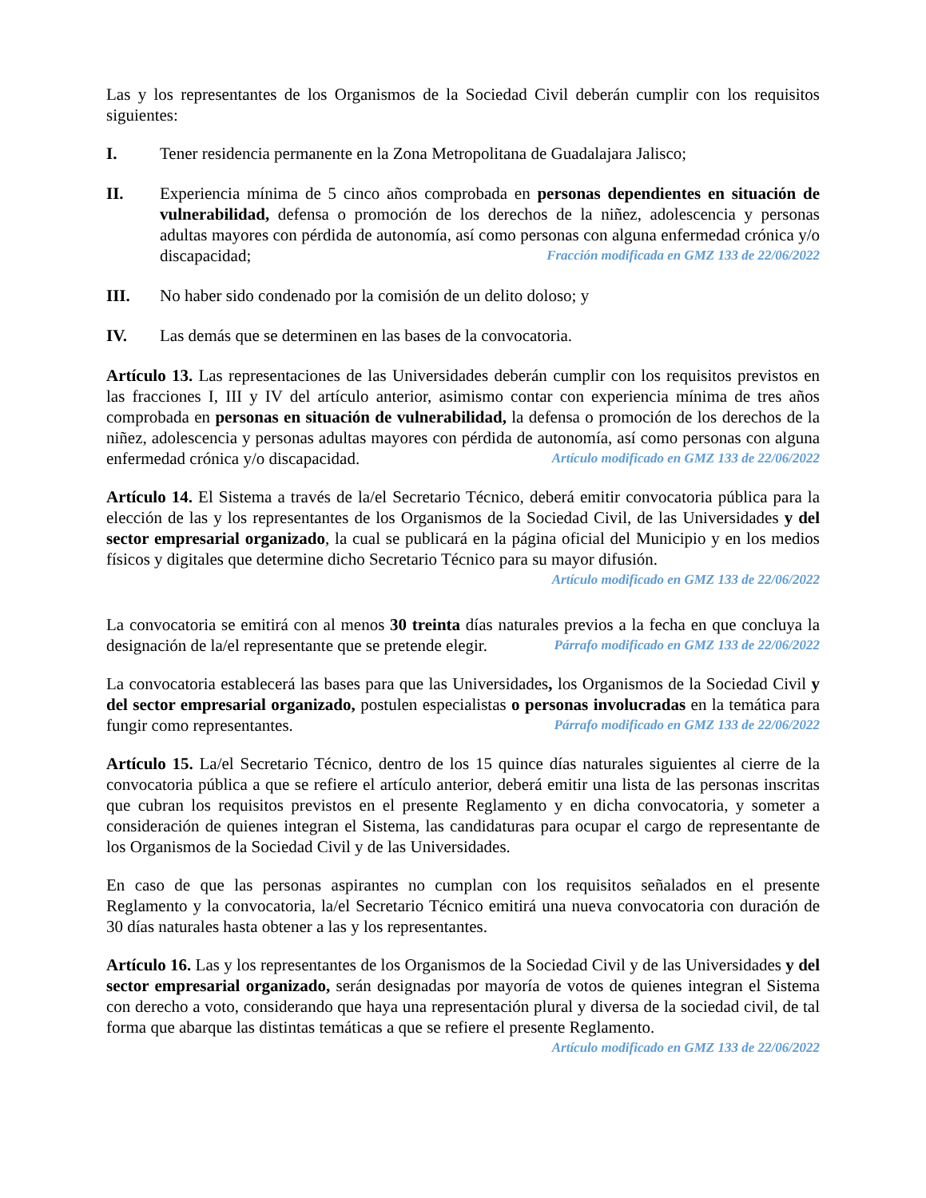Las y los representantes de los Organismos de la Sociedad Civil deberán cumplir con los requisitos siguientes:
I. Tener residencia permanente en la Zona Metropolitana de Guadalajara Jalisco;
II. Experiencia mínima de 5 cinco años comprobada en personas dependientes en situación de vulnerabilidad, defensa o promoción de los derechos de la niñez, adolescencia y personas adultas mayores con pérdida de autonomía, así como personas con alguna enfermedad crónica y/o discapacidad; Fracción modificada en GMZ 133 de 22/06/2022
III. No haber sido condenado por la comisión de un delito doloso; y
IV. Las demás que se determinen en las bases de la convocatoria.
Artículo 13. Las representaciones de las Universidades deberán cumplir con los requisitos previstos en las fracciones I, III y IV del artículo anterior, asimismo contar con experiencia mínima de tres años comprobada en personas en situación de vulnerabilidad, la defensa o promoción de los derechos de la niñez, adolescencia y personas adultas mayores con pérdida de autonomía, así como personas con alguna enfermedad crónica y/o discapacidad. Artículo modificado en GMZ 133 de 22/06/2022
Artículo 14. El Sistema a través de la/el Secretario Técnico, deberá emitir convocatoria pública para la elección de las y los representantes de los Organismos de la Sociedad Civil, de las Universidades y del sector empresarial organizado, la cual se publicará en la página oficial del Municipio y en los medios físicos y digitales que determine dicho Secretario Técnico para su mayor difusión.
Artículo modificado en GMZ 133 de 22/06/2022
La convocatoria se emitirá con al menos 30 treinta días naturales previos a la fecha en que concluya la designación de la/el representante que se pretende elegir. Párrafo modificado en GMZ 133 de 22/06/2022
La convocatoria establecerá las bases para que las Universidades, los Organismos de la Sociedad Civil y del sector empresarial organizado, postulen especialistas o personas involucradas en la temática para fungir como representantes. Párrafo modificado en GMZ 133 de 22/06/2022
Artículo 15. La/el Secretario Técnico, dentro de los 15 quince días naturales siguientes al cierre de la convocatoria pública a que se refiere el artículo anterior, deberá emitir una lista de las personas inscritas que cubran los requisitos previstos en el presente Reglamento y en dicha convocatoria, y someter a consideración de quienes integran el Sistema, las candidaturas para ocupar el cargo de representante de los Organismos de la Sociedad Civil y de las Universidades.
En caso de que las personas aspirantes no cumplan con los requisitos señalados en el presente Reglamento y la convocatoria, la/el Secretario Técnico emitirá una nueva convocatoria con duración de 30 días naturales hasta obtener a las y los representantes.
Artículo 16. Las y los representantes de los Organismos de la Sociedad Civil y de las Universidades y del sector empresarial organizado, serán designadas por mayoría de votos de quienes integran el Sistema con derecho a voto, considerando que haya una representación plural y diversa de la sociedad civil, de tal forma que abarque las distintas temáticas a que se refiere el presente Reglamento.
Artículo modificado en GMZ 133 de 22/06/2022